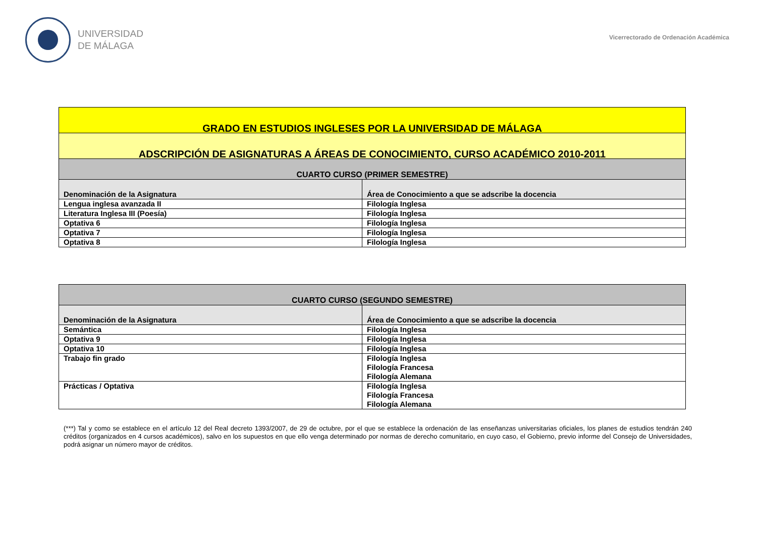UNIVERSIDAD
DE MÁLAGA
Vicerrectorado de Ordenación Académica
| GRADO EN ESTUDIOS INGLESES POR LA UNIVERSIDAD DE MÁLAGA | |
| ADSCRIPCIÓN DE ASIGNATURAS A ÁREAS DE CONOCIMIENTO, CURSO ACADÉMICO 2010-2011 | |
| CUARTO CURSO (PRIMER SEMESTRE) | |
| Denominación de la Asignatura | Área de Conocimiento a que se adscribe la docencia |
| Lengua inglesa avanzada II | Filología Inglesa |
| Literatura Inglesa III (Poesía) | Filología Inglesa |
| Optativa 6 | Filología Inglesa |
| Optativa 7 | Filología Inglesa |
| Optativa 8 | Filología Inglesa |
| CUARTO CURSO (SEGUNDO SEMESTRE) | |
| Denominación de la Asignatura | Área de Conocimiento a que se adscribe la docencia |
| Semántica | Filología Inglesa |
| Optativa 9 | Filología Inglesa |
| Optativa 10 | Filología Inglesa |
| Trabajo fin grado | Filología Inglesa Filología Francesa Filología Alemana |
| Prácticas / Optativa | Filología Inglesa Filología Francesa Filología Alemana |
(***) Tal y como se establece en el artículo 12 del Real decreto 1393/2007, de 29 de octubre, por el que se establece la ordenación de las enseñanzas universitarias oficiales, los planes de estudios tendrán 240 créditos (organizados en 4 cursos académicos), salvo en los supuestos en que ello venga determinado por normas de derecho comunitario, en cuyo caso, el Gobierno, previo informe del Consejo de Universidades, podrá asignar un número mayor de créditos.